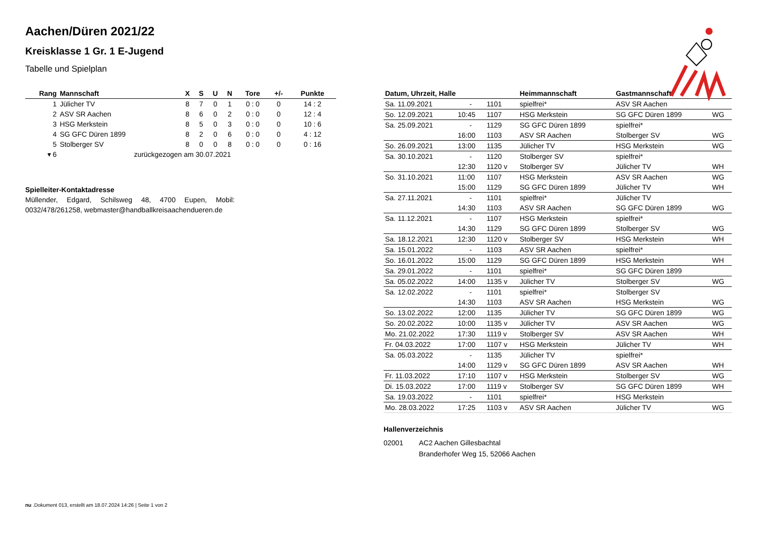Aachen/Düren 2021/22
Kreisklasse 1 Gr. 1 E-Jugend
Tabelle und Spielplan
| Rang | Mannschaft | X | S | U | N | Tore | +/- | Punkte |
| --- | --- | --- | --- | --- | --- | --- | --- | --- |
| 1 | Jülicher TV | 8 | 7 | 0 | 1 | 0 : 0 | 0 | 14 : 2 |
| 2 | ASV SR Aachen | 8 | 6 | 0 | 2 | 0 : 0 | 0 | 12 : 4 |
| 3 | HSG Merkstein | 8 | 5 | 0 | 3 | 0 : 0 | 0 | 10 : 6 |
| 4 | SG GFC Düren 1899 | 8 | 2 | 0 | 6 | 0 : 0 | 0 | 4 : 12 |
| 5 | Stolberger SV | 8 | 0 | 0 | 8 | 0 : 0 | 0 | 0 : 16 |
| ▾ 6 | zurückgezogen am 30.07.2021 | | | | | | | |
Spielleiter-Kontaktadresse
Müllender, Edgard, Schilsweg 48, 4700 Eupen, Mobil: 0032/478/261258, webmaster@handballkreisaachendueren.de
| Datum, Uhrzeit, Halle | | | Heimmannschaft | Gastmannschaft | |
| --- | --- | --- | --- | --- | --- |
| Sa. 11.09.2021 | - | 1101 | spielfrei* | ASV SR Aachen | |
| So. 12.09.2021 | 10:45 | 1107 | HSG Merkstein | SG GFC Düren 1899 | WG |
| Sa. 25.09.2021 | - | 1129 | SG GFC Düren 1899 | spielfrei* | |
| | 16:00 | 1103 | ASV SR Aachen | Stolberger SV | WG |
| So. 26.09.2021 | 13:00 | 1135 | Jülicher TV | HSG Merkstein | WG |
| Sa. 30.10.2021 | - | 1120 | Stolberger SV | spielfrei* | |
| | 12:30 | 1120 v | Stolberger SV | Jülicher TV | WH |
| So. 31.10.2021 | 11:00 | 1107 | HSG Merkstein | ASV SR Aachen | WG |
| | 15:00 | 1129 | SG GFC Düren 1899 | Jülicher TV | WH |
| Sa. 27.11.2021 | - | 1101 | spielfrei* | Jülicher TV | |
| | 14:30 | 1103 | ASV SR Aachen | SG GFC Düren 1899 | WG |
| Sa. 11.12.2021 | - | 1107 | HSG Merkstein | spielfrei* | |
| | 14:30 | 1129 | SG GFC Düren 1899 | Stolberger SV | WG |
| Sa. 18.12.2021 | 12:30 | 1120 v | Stolberger SV | HSG Merkstein | WH |
| Sa. 15.01.2022 | - | 1103 | ASV SR Aachen | spielfrei* | |
| So. 16.01.2022 | 15:00 | 1129 | SG GFC Düren 1899 | HSG Merkstein | WH |
| Sa. 29.01.2022 | - | 1101 | spielfrei* | SG GFC Düren 1899 | |
| Sa. 05.02.2022 | 14:00 | 1135 v | Jülicher TV | Stolberger SV | WG |
| Sa. 12.02.2022 | - | 1101 | spielfrei* | Stolberger SV | |
| | 14:30 | 1103 | ASV SR Aachen | HSG Merkstein | WG |
| So. 13.02.2022 | 12:00 | 1135 | Jülicher TV | SG GFC Düren 1899 | WG |
| So. 20.02.2022 | 10:00 | 1135 v | Jülicher TV | ASV SR Aachen | WG |
| Mo. 21.02.2022 | 17:30 | 1119 v | Stolberger SV | ASV SR Aachen | WH |
| Fr. 04.03.2022 | 17:00 | 1107 v | HSG Merkstein | Jülicher TV | WH |
| Sa. 05.03.2022 | - | 1135 | Jülicher TV | spielfrei* | |
| | 14:00 | 1129 v | SG GFC Düren 1899 | ASV SR Aachen | WH |
| Fr. 11.03.2022 | 17:10 | 1107 v | HSG Merkstein | Stolberger SV | WG |
| Di. 15.03.2022 | 17:00 | 1119 v | Stolberger SV | SG GFC Düren 1899 | WH |
| Sa. 19.03.2022 | - | 1101 | spielfrei* | HSG Merkstein | |
| Mo. 28.03.2022 | 17:25 | 1103 v | ASV SR Aachen | Jülicher TV | WG |
Hallenverzeichnis
| 02001 | AC2 Aachen Gillesbachtal |
| | Branderhofer Weg 15, 52066 Aachen |
nu .Dokument 013, erstellt am 18.07.2024 14:26 | Seite 1 von 2